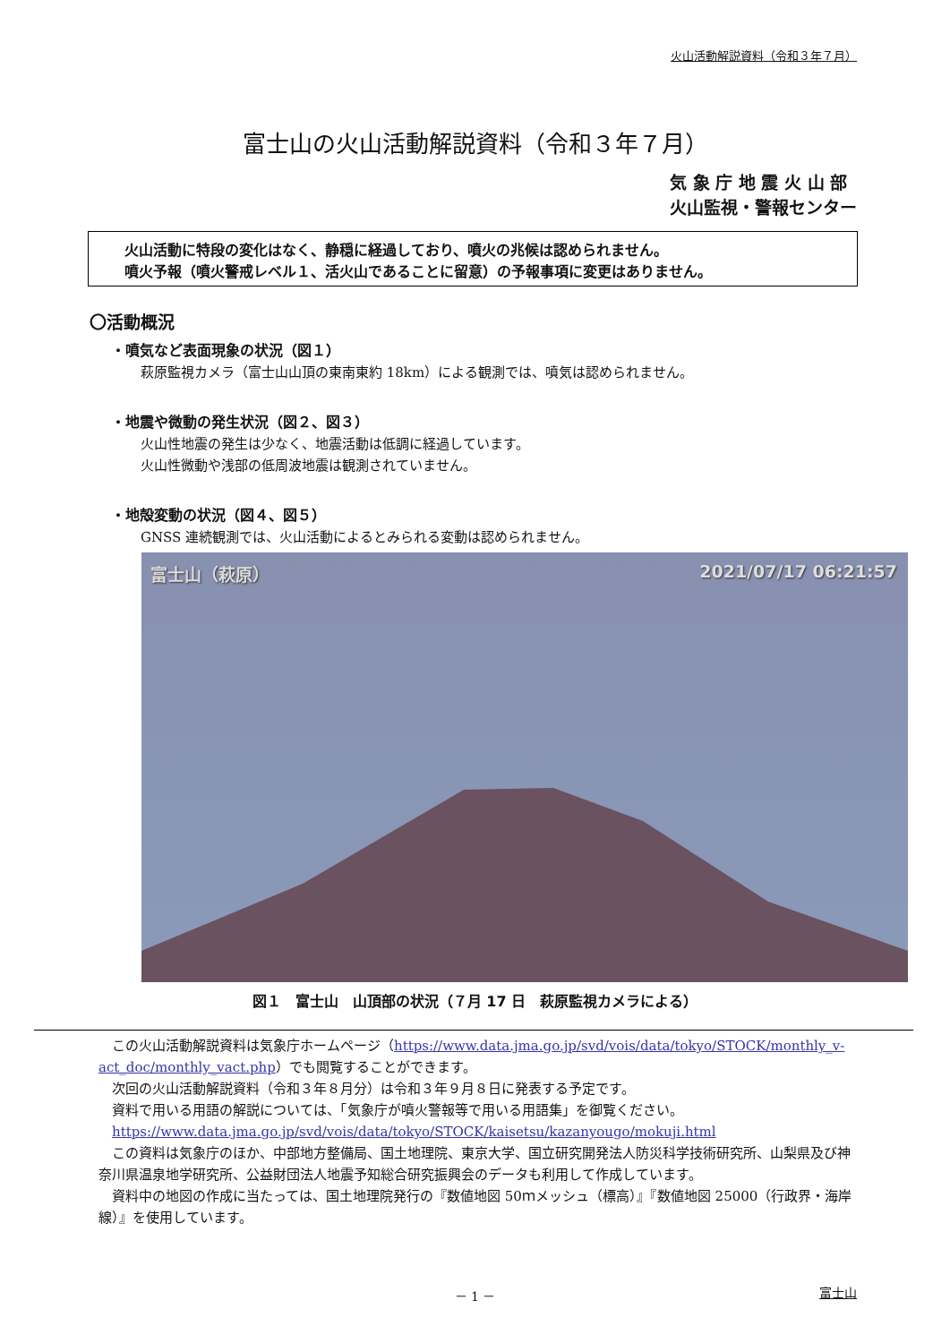火山活動解説資料（令和３年７月）
富士山の火山活動解説資料（令和３年７月）
気 象 庁 地 震 火 山 部
火山監視・警報センター
火山活動に特段の変化はなく、静穏に経過しており、噴火の兆候は認められません。
噴火予報（噴火警戒レベル１、活火山であることに留意）の予報事項に変更はありません。
〇活動概況
・噴気など表面現象の状況（図１）
萩原監視カメラ（富士山山頂の東南東約 18km）による観測では、噴気は認められません。
・地震や微動の発生状況（図２、図３）
火山性地震の発生は少なく、地震活動は低調に経過しています。
火山性微動や浅部の低周波地震は観測されていません。
・地殻変動の状況（図４、図５）
GNSS 連続観測では、火山活動によるとみられる変動は認められません。
富士山（萩原） 2021/07/17 06:21:57
図１　富士山　山頂部の状況（７月 17 日　萩原監視カメラによる）
　この火山活動解説資料は気象庁ホームページ（https://www.data.jma.go.jp/svd/vois/data/tokyo/STOCK/monthly_v-act_doc/monthly_vact.php）でも閲覧することができます。
　次回の火山活動解説資料（令和３年８月分）は令和３年９月８日に発表する予定です。
　資料で用いる用語の解説については、「気象庁が噴火警報等で用いる用語集」を御覧ください。
　https://www.data.jma.go.jp/svd/vois/data/tokyo/STOCK/kaisetsu/kazanyougo/mokuji.html
　この資料は気象庁のほか、中部地方整備局、国土地理院、東京大学、国立研究開発法人防災科学技術研究所、山梨県及び神奈川県温泉地学研究所、公益財団法人地震予知総合研究振興会のデータも利用して作成しています。
　資料中の地図の作成に当たっては、国土地理院発行の『数値地図 50ｍメッシュ（標高）』『数値地図 25000（行政界・海岸線）』を使用しています。
－ 1 － 富士山